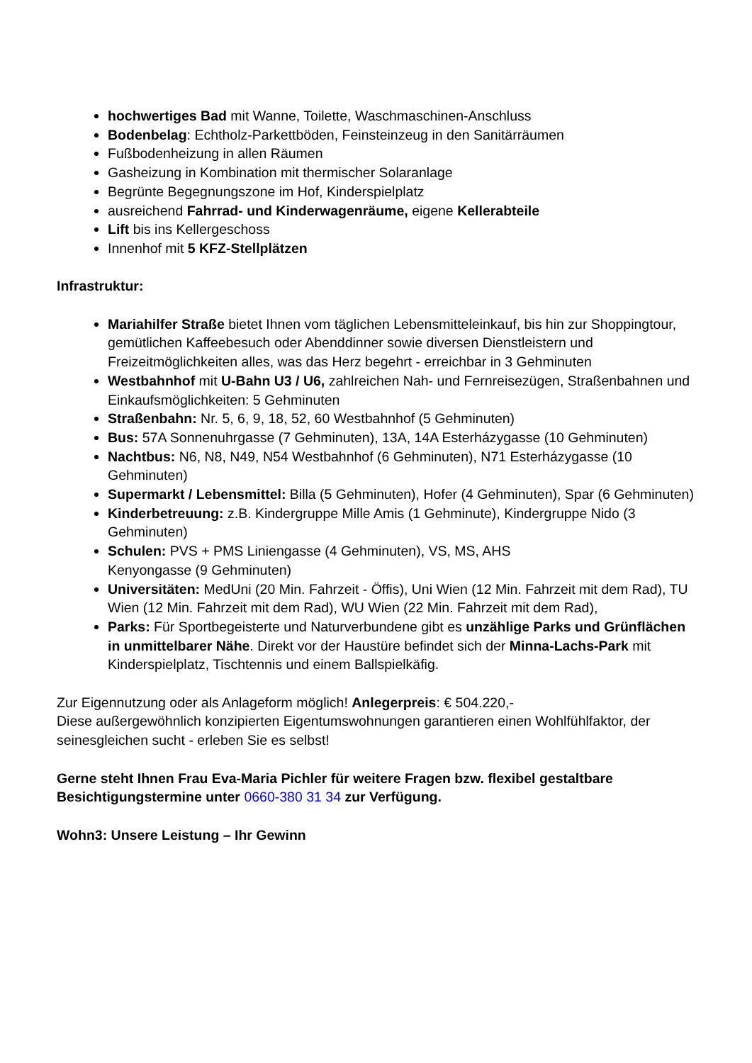hochwertiges Bad mit Wanne, Toilette, Waschmaschinen-Anschluss
Bodenbelag: Echtholz-Parkettböden, Feinsteinzeug in den Sanitärräumen
Fußbodenheizung in allen Räumen
Gasheizung in Kombination mit thermischer Solaranlage
Begrünte Begegnungszone im Hof, Kinderspielplatz
ausreichend Fahrrad- und Kinderwagenräume, eigene Kellerabteile
Lift bis ins Kellergeschoss
Innenhof mit 5 KFZ-Stellplätzen
Infrastruktur:
Mariahilfer Straße bietet Ihnen vom täglichen Lebensmitteleinkauf, bis hin zur Shoppingtour, gemütlichen Kaffeebesuch oder Abenddinner sowie diversen Dienstleistern und Freizeitmöglichkeiten alles, was das Herz begehrt - erreichbar in 3 Gehminuten
Westbahnhof mit U-Bahn U3 / U6, zahlreichen Nah- und Fernreisezügen, Straßenbahnen und Einkaufsmöglichkeiten: 5 Gehminuten
Straßenbahn: Nr. 5, 6, 9, 18, 52, 60 Westbahnhof (5 Gehminuten)
Bus: 57A Sonnenuhrgasse (7 Gehminuten), 13A, 14A Esterházygasse (10 Gehminuten)
Nachtbus: N6, N8, N49, N54 Westbahnhof (6 Gehminuten), N71 Esterházygasse (10 Gehminuten)
Supermarkt / Lebensmittel: Billa (5 Gehminuten), Hofer (4 Gehminuten), Spar (6 Gehminuten)
Kinderbetreuung: z.B. Kindergruppe Mille Amis (1 Gehminute), Kindergruppe Nido (3 Gehminuten)
Schulen: PVS + PMS Liniengasse (4 Gehminuten), VS, MS, AHS
Kenyongasse (9 Gehminuten)
Universitäten: MedUni (20 Min. Fahrzeit - Öffis), Uni Wien (12 Min. Fahrzeit mit dem Rad), TU Wien (12 Min. Fahrzeit mit dem Rad), WU Wien (22 Min. Fahrzeit mit dem Rad),
Parks: Für Sportbegeisterte und Naturverbundene gibt es unzählige Parks und Grünflächen in unmittelbarer Nähe. Direkt vor der Haustüre befindet sich der Minna-Lachs-Park mit Kinderspielplatz, Tischtennis und einem Ballspielkäfig.
Zur Eigennutzung oder als Anlageform möglich! Anlegerpreis: € 504.220,-
Diese außergewöhnlich konzipierten Eigentumswohnungen garantieren einen Wohlfühlfaktor, der seinesgleichen sucht - erleben Sie es selbst!
Gerne steht Ihnen Frau Eva-Maria Pichler für weitere Fragen bzw. flexibel gestaltbare Besichtigungstermine unter 0660-380 31 34 zur Verfügung.
Wohn3: Unsere Leistung – Ihr Gewinn